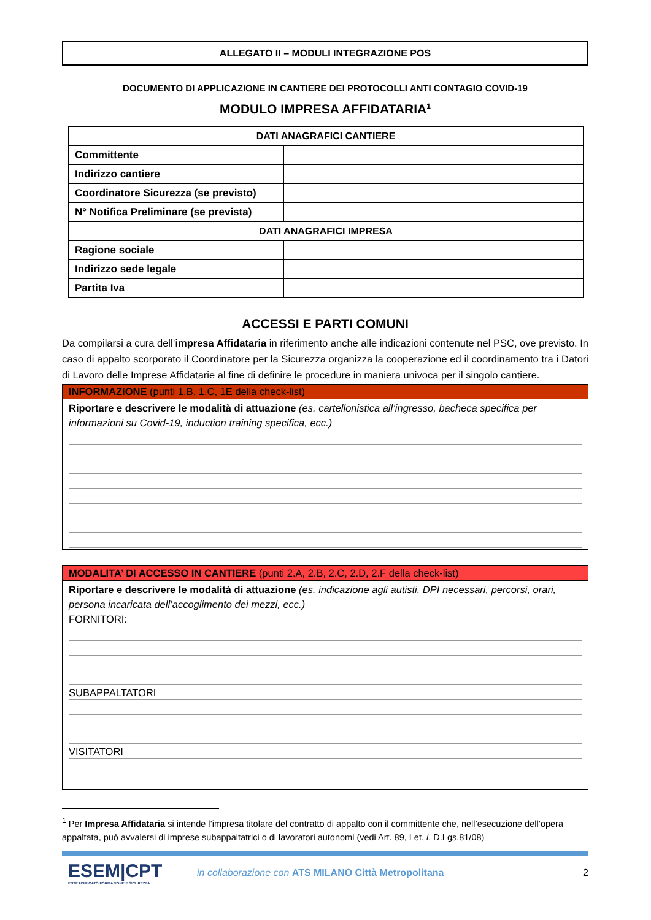ALLEGATO II – MODULI INTEGRAZIONE POS
DOCUMENTO DI APPLICAZIONE IN CANTIERE DEI PROTOCOLLI ANTI CONTAGIO COVID-19
MODULO IMPRESA AFFIDATARIA<sup>1</sup>
| DATI ANAGRAFICI CANTIERE | |
| --- | --- |
| Committente | |
| Indirizzo cantiere | |
| Coordinatore Sicurezza (se previsto) | |
| N° Notifica Preliminare (se prevista) | |
| DATI ANAGRAFICI IMPRESA | |
| Ragione sociale | |
| Indirizzo sede legale | |
| Partita Iva | |
ACCESSI E PARTI COMUNI
Da compilarsi a cura dell’impresa Affidataria in riferimento anche alle indicazioni contenute nel PSC, ove previsto. In caso di appalto scorporato il Coordinatore per la Sicurezza organizza la cooperazione ed il coordinamento tra i Datori di Lavoro delle Imprese Affidatarie al fine di definire le procedure in maniera univoca per il singolo cantiere.
INFORMAZIONE (punti 1.B, 1.C, 1E della check-list)
Riportare e descrivere le modalità di attuazione (es. cartellonistica all’ingresso, bacheca specifica per informazioni su Covid-19, induction training specifica, ecc.)
MODALITA’ DI ACCESSO IN CANTIERE (punti 2.A, 2.B, 2.C, 2.D, 2.F della check-list)
Riportare e descrivere le modalità di attuazione (es. indicazione agli autisti, DPI necessari, percorsi, orari, persona incaricata dell’accoglimento dei mezzi, ecc.)
FORNITORI:
SUBAPPALTATORI
VISITATORI
<sup>1</sup> Per Impresa Affidataria si intende l’impresa titolare del contratto di appalto con il committente che, nell’esecuzione dell’opera appaltata, può avvalersi di imprese subappaltatrici o di lavoratori autonomi (vedi Art. 89, Let. i, D.Lgs.81/08)
ESEM|CPT
ENTE UNIFICATO FORMAZIONE E SICUREZZA
in collaborazione con ATS MILANO Città Metropolitana
2